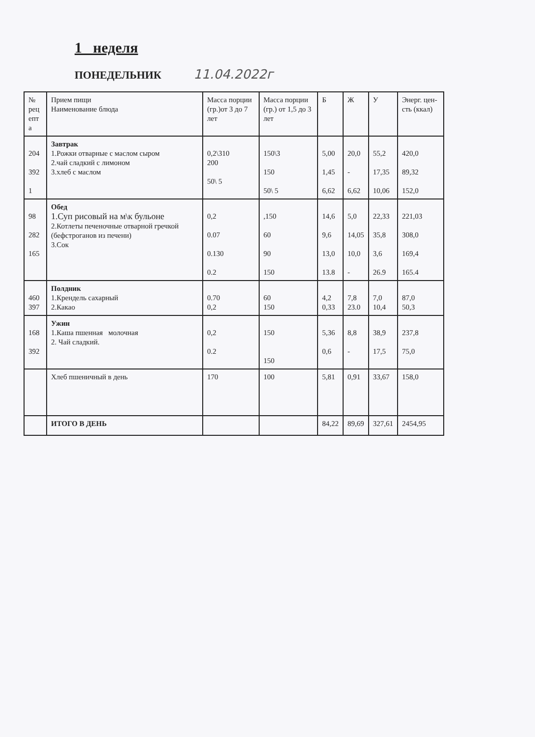1 неделя
ПОНЕДЕЛЬНИК 11.04.2022г
| № рец епт а | Прием пищи Наименование блюда | Масса порции (гр.)от 3 до 7 лет | Масса порции (гр.) от 1,5 до 3 лет | Б | Ж | У | Энерг. цен-сть (ккал) |
| --- | --- | --- | --- | --- | --- | --- | --- |
| 204 392 1 | Завтрак 1.Рожки отварные с маслом сыром 2.чай сладкий с лимоном 3.хлеб с маслом | 0,2\310 200 50\ 5 | 150\3 150 50\ 5 | 5,00 1,45 6,62 | 20,0 - 6,62 | 55,2 17,35 10,06 | 420,0 89,32 152,0 |
| 98 282 165 | Обед 1.Суп рисовый на м\к бульоне 2.Котлеты печеночные отварной гречкой (бефстроганов из печени) 3.Сок | 0,2 0.07 0.130 0.2 | ,150 60 90 150 | 14,6 9,6 13,0 13.8 | 5,0 14,05 10,0 - | 22,33 35,8 3,6 26.9 | 221,03 308,0 169,4 165.4 |
| 460 397 | Полдник 1.Крендель сахарный 2.Какао | 0.70 0,2 | 60 150 | 4,2 0,33 | 7,8 23.0 | 7,0 10,4 | 87,0 50,3 |
| 168 392 | Ужин 1.Каша пшенная молочная 2. Чай сладкий. | 0,2 0.2 | 150 150 | 5,36 0,6 | 8,8 - | 38,9 17,5 | 237,8 75,0 |
| | Хлеб пшеничный в день | 170 | 100 | 5,81 | 0,91 | 33,67 | 158,0 |
| | ИТОГО В ДЕНЬ | | | 84,22 | 89,69 | 327,61 | 2454,95 |